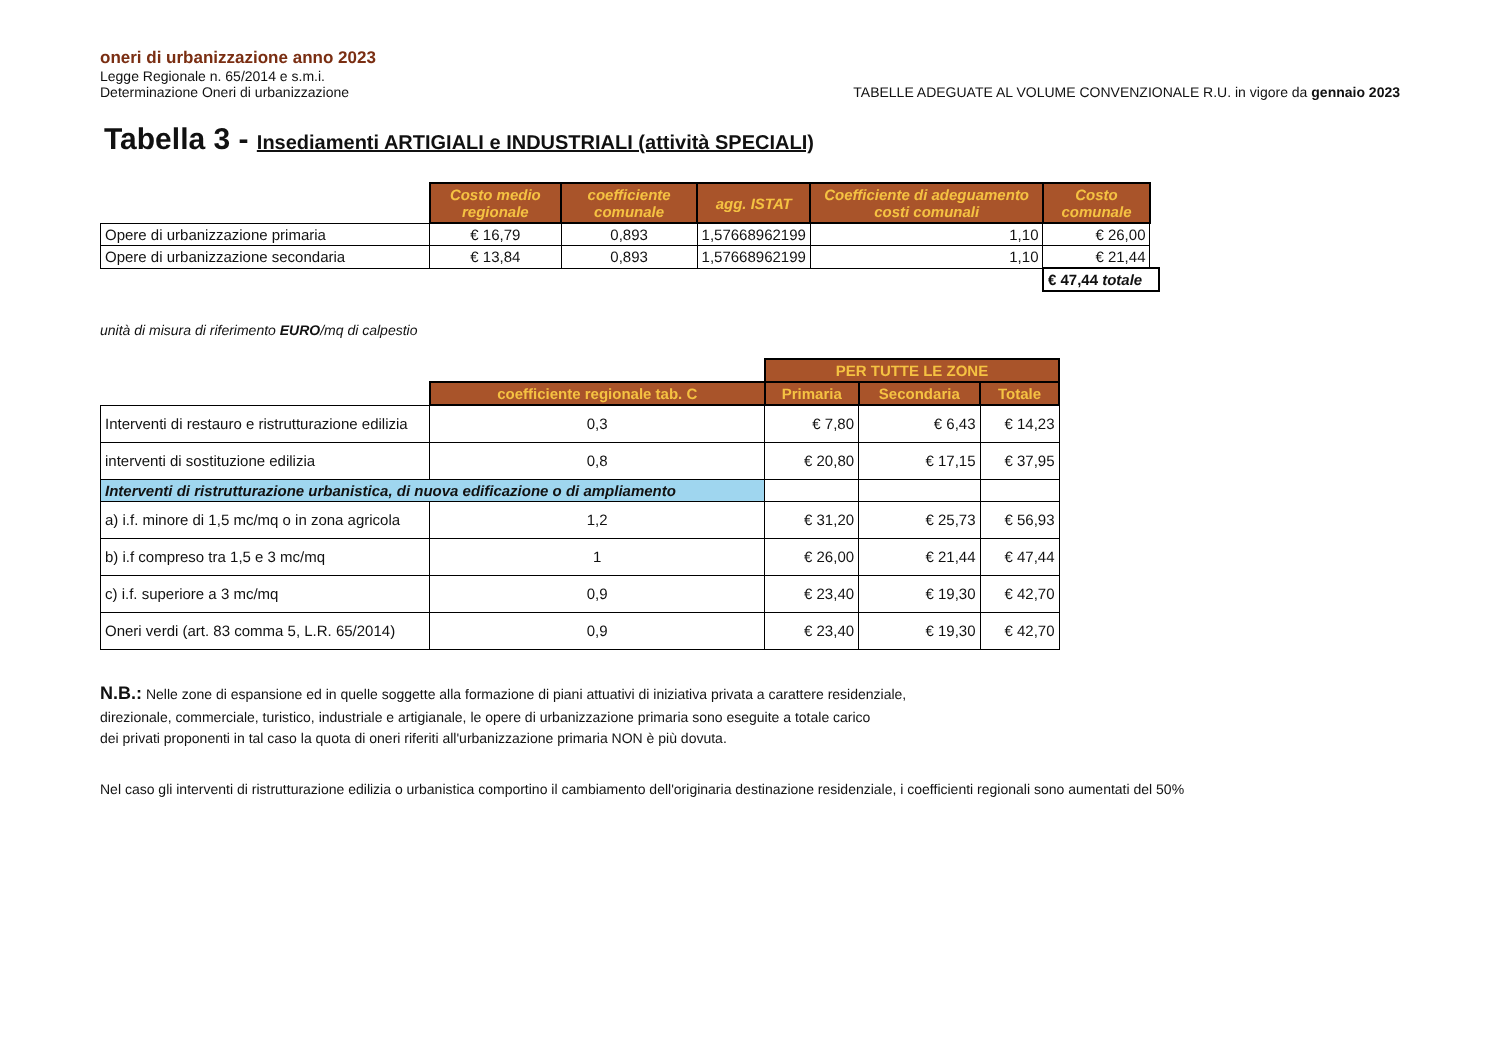oneri di urbanizzazione anno 2023
Legge Regionale n. 65/2014 e s.m.i.
Determinazione Oneri di urbanizzazione
TABELLE ADEGUATE AL VOLUME CONVENZIONALE R.U. in vigore da gennaio 2023
Tabella 3 - Insediamenti ARTIGIALI e INDUSTRIALI (attività SPECIALI)
| | Costo medio regionale | coefficiente comunale | agg. ISTAT | Coefficiente di adeguamento costi comunali | Costo comunale | |
| Opere di urbanizzazione primaria | € 16,79 | 0,893 | 1,57668962199 | 1,10 | € 26,00 | |
| Opere di urbanizzazione secondaria | € 13,84 | 0,893 | 1,57668962199 | 1,10 | € 21,44 | |
| | | | | | € 47,44 totale | |
unità di misura di riferimento EURO/mq di calpestio
| | | PER TUTTE LE ZONE | | |
| | coefficiente regionale tab. C | Primaria | Secondaria | Totale |
| Interventi di restauro e ristrutturazione edilizia | 0,3 | € 7,80 | € 6,43 | € 14,23 |
| interventi di sostituzione edilizia | 0,8 | € 20,80 | € 17,15 | € 37,95 |
| Interventi di ristrutturazione urbanistica, di nuova edificazione o di ampliamento | | | | |
| a) i.f. minore di 1,5 mc/mq o in zona agricola | 1,2 | € 31,20 | € 25,73 | € 56,93 |
| b) i.f compreso tra 1,5 e 3 mc/mq | 1 | € 26,00 | € 21,44 | € 47,44 |
| c) i.f. superiore a 3 mc/mq | 0,9 | € 23,40 | € 19,30 | € 42,70 |
| Oneri verdi (art. 83 comma 5, L.R. 65/2014) | 0,9 | € 23,40 | € 19,30 | € 42,70 |
N.B.: Nelle zone di espansione ed in quelle soggette alla formazione di piani attuativi di iniziativa privata a carattere residenziale,
direzionale, commerciale, turistico, industriale e artigianale, le opere di urbanizzazione primaria sono eseguite a totale carico
dei privati proponenti in tal caso la quota di oneri riferiti all'urbanizzazione primaria NON è più dovuta.
Nel caso gli interventi di ristrutturazione edilizia o urbanistica comportino il cambiamento dell'originaria destinazione residenziale, i coefficienti regionali sono aumentati del 50%